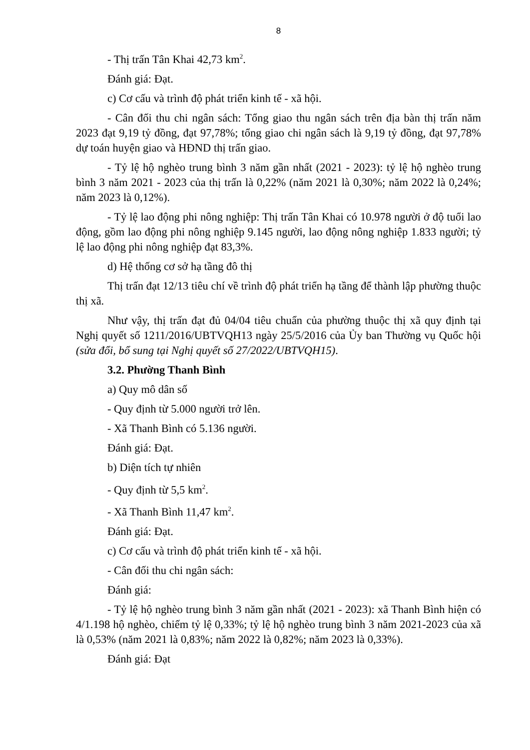8
- Thị trấn Tân Khai 42,73 km<sup>2</sup>.
Đánh giá: Đạt.
c) Cơ cấu và trình độ phát triển kinh tế - xã hội.
- Cân đối thu chi ngân sách: Tổng giao thu ngân sách trên địa bàn thị trấn năm 2023 đạt 9,19 tỷ đồng, đạt 97,78%; tổng giao chi ngân sách là 9,19 tỷ đồng, đạt 97,78% dự toán huyện giao và HĐND thị trấn giao.
- Tỷ lệ hộ nghèo trung bình 3 năm gần nhất (2021 - 2023): tỷ lệ hộ nghèo trung bình 3 năm 2021 - 2023 của thị trấn là 0,22% (năm 2021 là 0,30%; năm 2022 là 0,24%; năm 2023 là 0,12%).
- Tỷ lệ lao động phi nông nghiệp: Thị trấn Tân Khai có 10.978 người ở độ tuổi lao động, gồm lao động phi nông nghiệp 9.145 người, lao động nông nghiệp 1.833 người; tỷ lệ lao động phi nông nghiệp đạt 83,3%.
d) Hệ thống cơ sở hạ tầng đô thị
Thị trấn đạt 12/13 tiêu chí về trình độ phát triển hạ tầng để thành lập phường thuộc thị xã.
Như vậy, thị trấn đạt đủ 04/04 tiêu chuẩn của phường thuộc thị xã quy định tại Nghị quyết số 1211/2016/UBTVQH13 ngày 25/5/2016 của Ủy ban Thường vụ Quốc hội (sửa đổi, bổ sung tại Nghị quyết số 27/2022/UBTVQH15).
3.2. Phường Thanh Bình
a) Quy mô dân số
- Quy định từ 5.000 người trở lên.
- Xã Thanh Bình có 5.136 người.
Đánh giá: Đạt.
b) Diện tích tự nhiên
- Quy định từ 5,5 km<sup>2</sup>.
- Xã Thanh Bình 11,47 km<sup>2</sup>.
Đánh giá: Đạt.
c) Cơ cấu và trình độ phát triển kinh tế - xã hội.
- Cân đối thu chi ngân sách:
Đánh giá:
- Tỷ lệ hộ nghèo trung bình 3 năm gần nhất (2021 - 2023): xã Thanh Bình hiện có 4/1.198 hộ nghèo, chiếm tỷ lệ 0,33%; tỷ lệ hộ nghèo trung bình 3 năm 2021-2023 của xã là 0,53% (năm 2021 là 0,83%; năm 2022 là 0,82%; năm 2023 là 0,33%).
Đánh giá: Đạt